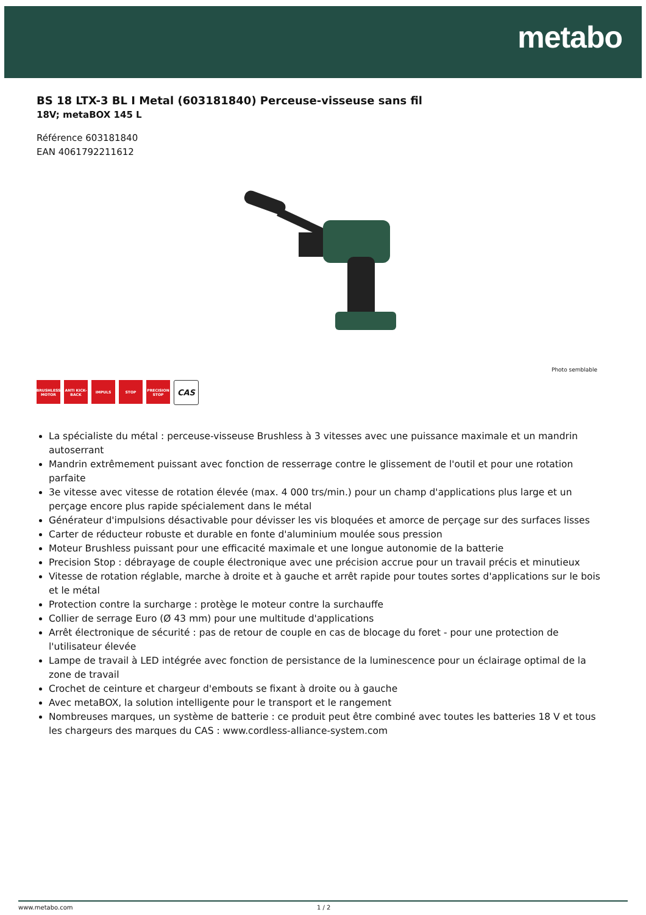metabo
BS 18 LTX-3 BL I Metal (603181840) Perceuse-visseuse sans fil
18V; metaBOX 145 L
Référence 603181840
EAN 4061792211612
Photo semblable
BRUSHLESS MOTOR
ANTI KICK-BACK
IMPULS STOP PRECISION STOP
CAS
La spécialiste du métal : perceuse-visseuse Brushless à 3 vitesses avec une puissance maximale et un mandrin autoserrant
Mandrin extrêmement puissant avec fonction de resserrage contre le glissement de l'outil et pour une rotation parfaite
3e vitesse avec vitesse de rotation élevée (max. 4 000 trs/min.) pour un champ d'applications plus large et un perçage encore plus rapide spécialement dans le métal
Générateur d'impulsions désactivable pour dévisser les vis bloquées et amorce de perçage sur des surfaces lisses
Carter de réducteur robuste et durable en fonte d'aluminium moulée sous pression
Moteur Brushless puissant pour une efficacité maximale et une longue autonomie de la batterie
Precision Stop : débrayage de couple électronique avec une précision accrue pour un travail précis et minutieux
Vitesse de rotation réglable, marche à droite et à gauche et arrêt rapide pour toutes sortes d'applications sur le bois et le métal
Protection contre la surcharge : protège le moteur contre la surchauffe
Collier de serrage Euro (Ø 43 mm) pour une multitude d'applications
Arrêt électronique de sécurité : pas de retour de couple en cas de blocage du foret - pour une protection de l'utilisateur élevée
Lampe de travail à LED intégrée avec fonction de persistance de la luminescence pour un éclairage optimal de la zone de travail
Crochet de ceinture et chargeur d'embouts se fixant à droite ou à gauche
Avec metaBOX, la solution intelligente pour le transport et le rangement
Nombreuses marques, un système de batterie : ce produit peut être combiné avec toutes les batteries 18 V et tous les chargeurs des marques du CAS : www.cordless-alliance-system.com
www.metabo.com 1 / 2